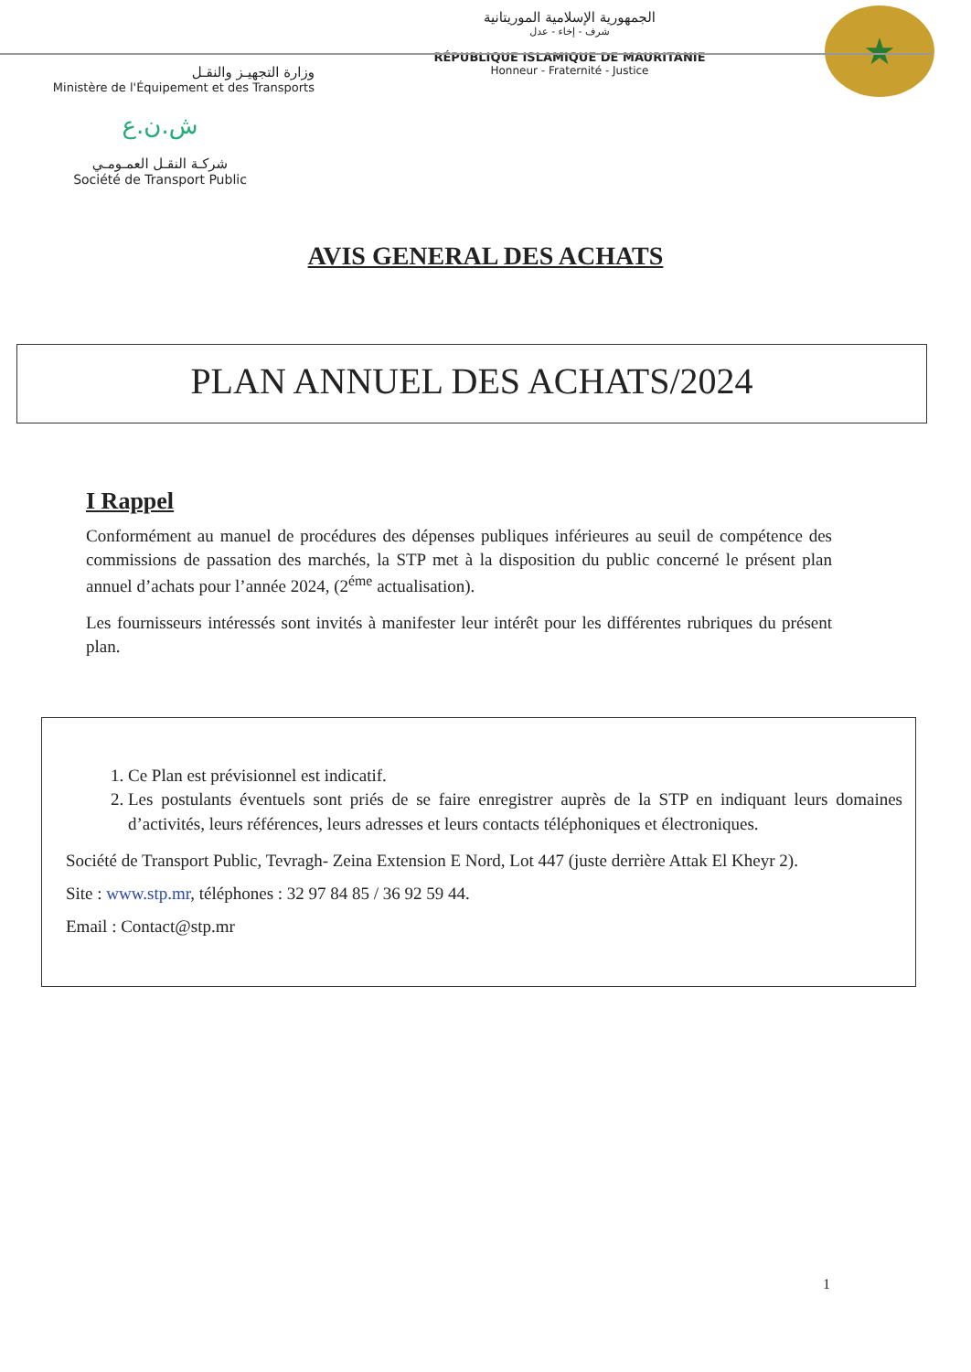وزارة التجهيـز والنقـل
Ministère de l'Équipement et des Transports
الجمهورية الإسلامية الموريتانية
شرف - إخاء - عدل
RÉPUBLIQUE ISLAMIQUE DE MAURITANIE
Honneur - Fraternité - Justice
★
ش.ن.ع
شركـة النقـل العمـومـي
Société de Transport Public
AVIS GENERAL DES ACHATS
PLAN ANNUEL DES ACHATS/2024
I Rappel
Conformément au manuel de procédures des dépenses publiques inférieures au seuil de compétence des commissions de passation des marchés, la STP met à la disposition du public concerné le présent plan annuel d’achats pour l’année 2024, (2<sup>éme</sup> actualisation).
Les fournisseurs intéressés sont invités à manifester leur intérêt pour les différentes rubriques du présent plan.
1. Ce Plan est prévisionnel est indicatif.
2. Les postulants éventuels sont priés de se faire enregistrer auprès de la STP en indiquant leurs domaines d’activités, leurs références, leurs adresses et leurs contacts téléphoniques et électroniques.
Société de Transport Public, Tevragh- Zeina Extension E Nord, Lot 447 (juste derrière Attak El Kheyr 2).
Site : www.stp.mr, téléphones : 32 97 84 85 / 36 92 59 44.
Email : Contact@stp.mr
1